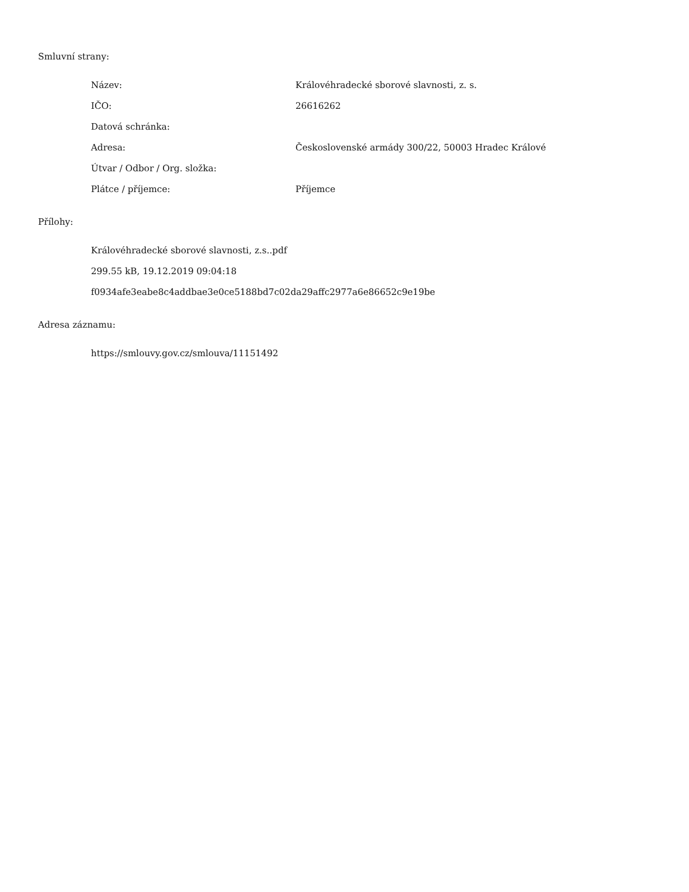Smluvní strany:
| Název: | Královéhradecké sborové slavnosti, z. s. |
| IČO: | 26616262 |
| Datová schránka: | |
| Adresa: | Československé armády 300/22, 50003 Hradec Králové |
| Útvar / Odbor / Org. složka: | |
| Plátce / příjemce: | Příjemce |
Přílohy:
Královéhradecké sborové slavnosti, z.s..pdf
299.55 kB, 19.12.2019 09:04:18
f0934afe3eabe8c4addbae3e0ce5188bd7c02da29affc2977a6e86652c9e19be
Adresa záznamu:
https://smlouvy.gov.cz/smlouva/11151492